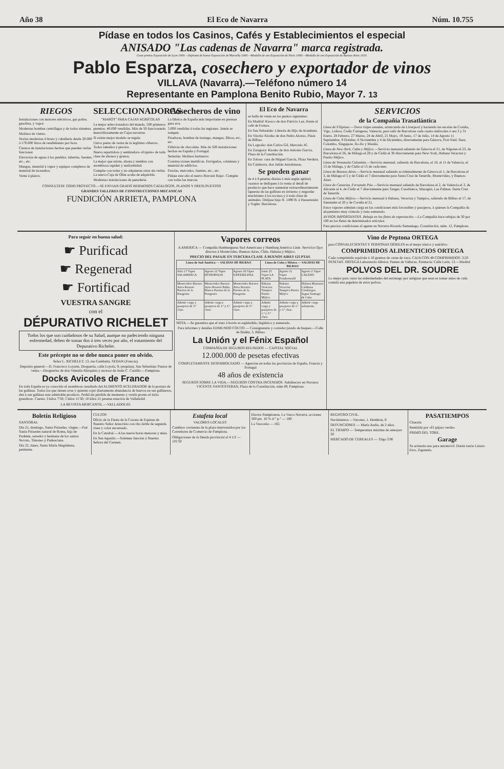Año 38 El Eco de Navarra Núm. 10.755
Pídase en todos los Casinos, Cafés y Establecimientos el especial
ANISADO "Las cadenas de Navarra" marca registrada.
Gran premio Exposición de Lyon 1909.—Diploma de honor Exposición de Marsella 1909.—Medalla de oro Exposición de Paris 1909.—Medalla de oro Exposición de Buenos Aires 1910.
Pablo Esparza, cosechero y exportador de vinos
VILLAVA (Navarra).—Teléfono número 14
Representante en Pamplona Benito Rubio, Mayor 7. 13
RIEGOS
Instalaciones con motores eléctricos, gas pobre, gasolina, y vapor.
Modernas bombas centrífugas y de todos sistemas.
Molinos de viento.
Norias modernas á brazo y caballería desde 20.000 á 170.000 litros de rendimiento por hora.
Cientos de instalaciones hechas que pueden verlas funcionar.
Elevación de aguas á los pueblos, tuberías, fuentes, etc., etc.
Mangas, material á vapor y equipos completos de material de incendios.
Venta á plazos.
SELECCIONADORAS
"MAROT" PARA CAJAS AGRICOLAS
La mejor seleccionadora del mundo, 500 primeros premios, 40.000 vendidas. Más de 50 funcionando maravillosamente en Cajas navarras.
Si existe mejor modelo se regala.
Unico punto de venta de la legítima «Marot». Todos tamaños y precios.
Nueva repartidora y sembradora «Exprés» de toda clase de abonos y granos.
La mejor que existe, abona y siembra con asombrosa rapidez y uniformidad.
Compite con todas y no adquieran otras sin verlas. La nueva Caja de Olite acaba de adquirirla.
Modernas instalaciones de panadería.
Cosecheros de vino
La fábrica de España más importante en prensas para uva.
5.000 vendidas á todas las regiones. Jamás se rompen.
Pisadoras, bombas de trasiego, mangas, filtros, etc., etc.
Fábricas de chocolate. Más de 500 instalaciones hechas en España y Portugal.
Serrerías. Molinos harineros.
Construcciones metálicas. Envigados, columnas y material de edificios.
Farolas, mercados, fuentes, etc., etc.
Pídase este año el nuevo Bravant Bajac. Compite con todas las marcas.
CONSULTESE TODO PROYECTO.—SE ENVIAN GRATIS HERMOSOS CATALOGOS, PLANOS Y PRESUPUESTOS
GRANDES TALLERES DE CONSTRUCCIONES MECANICAS
FUNDICIÓN ARRIETA, PAMPLONA
El Eco de Navarra
se halla de venta en los puntos siguientes:
En Madrid: Kiosco de don Patricio Lez, frente al café de Fornos.
En San Sebastián: Librería de Hijo de Avanburu.
En Vitoria: Kiosko de don Pedro Alonso, Plaza de Bilbao.
En Logroño: don Carlos Gil, Mercado 45.
En Zaragoza: Kiosko de don Antonio García, Plaza de la Constitución.
En Tolosa: casa de Miguel García, Plaza Verdura.
En Calahorra, don Julián Antoñanzas.
Se pueden ganar
de 4 á 8 pesetas diarias ó más según aptitud, cuantos se dediquen á la venta al detall de producto que hace aumentar extraordinariamente lapuesta de las gallinas en invierno y engordar muchísimo á los tocinos y á toda clase de animales. Diríjase bajo H. 1490 B. á Haasenstein y Vogler. Barcelona.
SERVICIOS
de la Compañía Trasatlántica
Línea de Filipinas.—Trece viajes anuales, arrancando de Liverpool y haciendo las escalas de Coruña, Vigo, Lisboa, Cadiz Cartagena, Valencia, para salir de Barcelona cada cuatro miércoles ó sea 3 y 31 Enero, 28 Febrero, 27 Marzo, 24 de Abril, 21 Mayo, 19 Junio, 17 de Julio, 14 de Agosto 11 Septiembre, 9 Octubre, 6 Noviembre y 4 de Diciembre, directamente para Génova, Port-Said, Suez, Colombo, Singapore, Ilo-Ilo y Manila.
Línea de New-York, Cuba y Méjico.—Servicio mensual saliendo de Génova el 21, de Nápoles el 23, de Barcelona el 26, de Málaga el 28 y de Cádiz el 30 directamente para New-York, Habana Veracruz y Puerto Méjico.
Línea de Venezuela Colombia.—Servicio mensual, saliendo de Barcelona, el 10, el 11 de Valencia, el 13 de Málaga, y de Cádiz el 15 de cada mes.
Línea de Buenos-Aires.—Servicio mensual saliendo accidentalmente de Génova el 1, de Barcelona el 3, de Málaga el 5 y de Cádiz el 7 directamente para Santa Cruz de Tenerife, Montevideo, y Buenos-Aires.
Línea de Canarias, Fernando Póo.—Servicio mensual saliendo de Barcelona el 2, de Valencia el 3, de Alicante el 4, de Cádiz el 7 directamente para Tanger, Casablanca, Mazagán, Las Palmas, Santa Cruz de Tenerife.
Línea de Cuba Méjico.—Servicio mensual á Habana, Veracruz y Tampico, saliendo de Bilbao el 17, de Santander el 20 y de Coruña el 21.
Estos vapores admiten carga en las condiciones más favorables y pasajeros, á quienes la Compañía da alojamiento muy cómodo y trato esmerado.
AVISOS IMPORTANTES. Rebaja en los fletes de exportación.—La Compañía hace rebajas de 30 por 100 en los fletes de determinados artículos.
Para precios condiciones al agente en Navarra Ricardo Samaniego, Constitución, núm. 12, Pamplona.
Para seguir en buena salud:
☛ Purificad
☛ Regenerad
☛ Fortificad
VUESTRA SANGRE
con el
DÉPURATIVO RICHELET
Todos los que son cuidadosos de su Salud, aunque no padeciendo ninguna enfermedad, deben de tomar dos ó tres veces por año, el tratamiento del Depurativo Richelet.
Este précepte no se debe nunca poner en olvido.
Señor L. RICHELET, 13, rue Gambetta, SEDAN (Francia).
Depósito general:—D. Francisco Loyarte, Droguería, calle Loyola, 9, (esquina), San Sebastian; Puntos de venta.—Droguerías de don Valentín Marquina y sucesor de Jesús C. Castillo.—Pamplona.
Docks Avicoles de France
En toda España es ya conocido el asombroso resultado del ALIMENTO ACELERADOR de la postura de las gallinas. Todos los que tienen aves y quieren cojer diariamente abundancia de huevos en sus gallineros, den á sus gallinas este admirable producto. Pedid sin pérdida de momento y veréis pronto el éxito grandioso. Cuesta: 3 kilos 7'50; 5 kilos 11'50; 10 kilos 21 pesetas estación de Valladolid.
LA REVISTA MERCANTIL.—VALLADOLID.
Vapores correos
A AMERICA — Compañía Hamburguesa Sud-Americana y Hamburg América Linie. Servicios fijos directos á Montevideo, Buenos-Aires, Chile, Habana y Méjico.
PRECIO DEL PASAJE EN TERCERA CLASE Á BUENOS AIRES 125 PTAS.
| Línea de Sud-América — SALIDAS DE BILBAO | | | Línea de Cuba y México — SALIDAS DE BILBAO | | |
| --- | --- | --- | --- | --- | --- |
| Julio 17 Vapor SALAMANCA | Agosto 12 Vapor PETROPOLIS | Agosto 26 Vapor SANTAELENA | Junio 25 Vapor LA PLATA | Agosto 11 Vapor Frankenwald | Agosto 2 Vapor CALEDO |
| Montevideo Buenos Aires Rosario Puertos de la Patagonia | Montevideo Buenos Aires Rosario Bahía Blanca Puertos de la Patagonia | Montevideo Buenos Aires Rosario Puertos de la Patagonia | Habana Veracruz Tampico Puerto Méjico | Habana Veracruz Tampico Puerto Méjico | Habana Matanzas Cárdenas Cienfuegos Sagua Santiago de Cuba |
| Admite carga y pasajeros de 3.ª clase. | Admite carga y pasajeros de 1.ª y 3.ª clase. | Admite carga y pasajeros de 3.ª clase. | Admite carga y pasajeros de 1.ª y 3.ª clase. | Admite carga y pasajeros de 1.ª y 3.ª clase. | Admite carga solamente. |
NOTA.—Se garantiza que el trato á bordo es espléndido, higiénico y esmerado.
Para informes y detalles EDMUNDO COUTO — Consignatario y corredor jurado de buques.—Calle de Bailén, 3, Bilbao
La Unión y el Fénix Español
COMPAÑÍA DE SEGUROS REUNIDOS — CAPITAL SOCIAL
12.000.000 de pesetas efectivas
COMPLETAMENTE DESEMBOLSADO — Agencias en todas las provincias de España, Francia y Portugal
48 años de existencia
SEGUROS SOBRE LA VIDA.—SEGUROS CONTRA INCENDIOS. Subdirector en Navarra: VICENTE SANTESTEBAN, Plaza de la Constitución, núm 49, Pamplona.
Vino de Peptona ORTEGA
para CONVALECIENTES Y PERSONAS DÉBILES es el mejor tónico y nutritivo.
COMPRIMIDOS ALIMENTICIOS ORTEGA
Cada comprimido equivale á 10 gramos de carne de vaca. CAJA CON 48 COMPRIMIDOS: 3,50 PESETAS. ORTEGA Laboratorio-fábrica: Puente de Vallecas. Farmacia: Calle León, 13.—Madrid
POLVOS DEL DR. SOUDRE
Lo mejor para curar las enfermedades del estómago por antiguas que sean es tomar antes de cada comida una papeleta de estos polvos.
Boletín Religioso
SANTORAL
Día 21, domingo, Santa Práxedes, virgen.—Fué Santa Práxedes natural de Roma, hija de Pudente, senador y hermana de los santos Novato, Timoteo y Pudenciana.
Día 22, lunes, Santa María Magdalena, penitente.
CULTOS
Oficio de la Fiesta de la Corona de Espinas de Nuestro Señor Jesucristo con rito doble de segunda clase y color encarnado.
En la Catedral.—A las nueve horas menores y misa.
En San Agustín.—Solemne función á Nuestra Señora del Carmen.
Estafeta local
VALORES LOCALES
Cambios corrientes de la plaza intervenidos por los Corredores de Comercio de Pamplona.
Obligaciones de la Deuda provincial al 4 1/2 — 101'50
Electra Pamplonesa. La Vasco Navarra, acciones 500 pts. 16 % d.° p.° — 180
La Vasconia — 165
REGISTRO CIVIL.
Nacimientos.—Varones, 1. Hembras, 0.
DEFUNCIONES — María Andía, de 2 años.
EL TIEMPO — Temperatura máxima de anteayer 20
MERCADO DE CEREALES — Trigo 5'00
PASATIEMPOS
Charada
Remitida por «El pájaro verde».
PRIMO DEL TORE.
Garage
Se arrienda uno para automóvil. Darán razón Lázaro Erro, Zapatería.